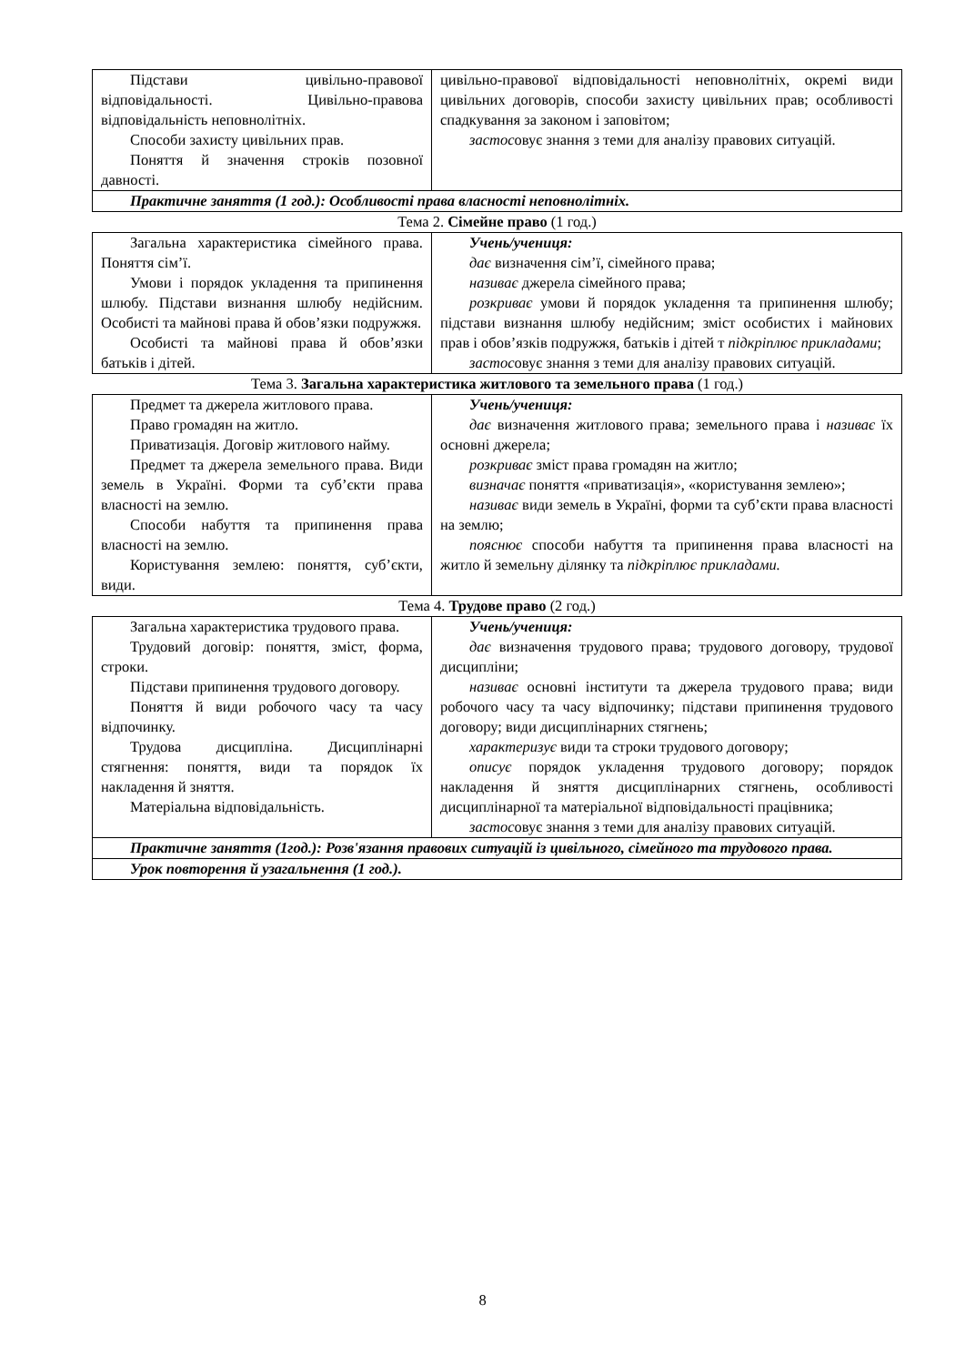| Підстави цивільно-правової відповідальності. Цивільно-правова відповідальність неповнолітніх. Способи захисту цивільних прав. Поняття й значення строків позовної давності. | цивільно-правової відповідальності неповнолітніх, окремі види цивільних договорів, способи захисту цивільних прав; особливості спадкування за законом і заповітом; застос овує знання з теми для аналізу правових ситуацій. |
| Практичне заняття (1 год.): Особливості права власності неповнолітніх. | |
Тема 2. Сімейне право (1 год.)
| Загальна характеристика сімейного права. Поняття сім’ї. Умови і порядок укладення та припинення шлюбу. Підстави визнання шлюбу недійсним. Особисті та майнові права й обов’язки подружжя. Особисті та майнові права й обов’язки батьків і дітей. | Учень/учениця: дає визначення сім’ї, сімейного права; називає джерела сімейного права; розкриває умови й порядок укладення та припинення шлюбу; підстави визнання шлюбу недійсним; зміст особистих і майнових прав і обов’язків подружжя, батьків і дітей т підкріплює прикладами ; застос овує знання з теми для аналізу правових ситуацій. |
Тема 3. Загальна характеристика житлового та земельного права (1 год.)
| Предмет та джерела житлового права. Право громадян на житло. Приватизація. Договір житлового найму. Предмет та джерела земельного права. Види земель в Україні. Форми та суб’єкти права власності на землю. Способи набуття та припинення права власності на землю. Користування землею: поняття, суб’єкти, види. | Учень/учениця: дає визначення житлового права; земельного права і називає їх основні джерела; розкриває зміст права громадян на житло; визначає поняття «приватизація», «користування землею»; називає види земель в Україні, форми та суб’єкти права власності на землю; пояснює способи набуття та припинення права власності на житло й земельну ділянку та підкріплює прикладами. |
Тема 4. Трудове право (2 год.)
| Загальна характеристика трудового права. Трудовий договір: поняття, зміст, форма, строки. Підстави припинення трудового договору. Поняття й види робочого часу та часу відпочинку. Трудова дисципліна. Дисциплінарні стягнення: поняття, види та порядок їх накладення й зняття. Матеріальна відповідальність. | Учень/учениця: дає визначення трудового права; трудового договору, трудової дисципліни; називає основні інститути та джерела трудового права; види робочого часу та часу відпочинку; підстави припинення трудового договору; види дисциплінарних стягнень; характеризує види та строки трудового договору; описує порядок укладення трудового договору; порядок накладення й зняття дисциплінарних стягнень, особливості дисциплінарної та матеріальної відповідальності працівника; застос овує знання з теми для аналізу правових ситуацій. |
| Практичне заняття (1год.): Розв'язання правових ситуацій із цивільного, сімейного та трудового права. | |
| Урок повторення й узагальнення (1 год.). | |
8